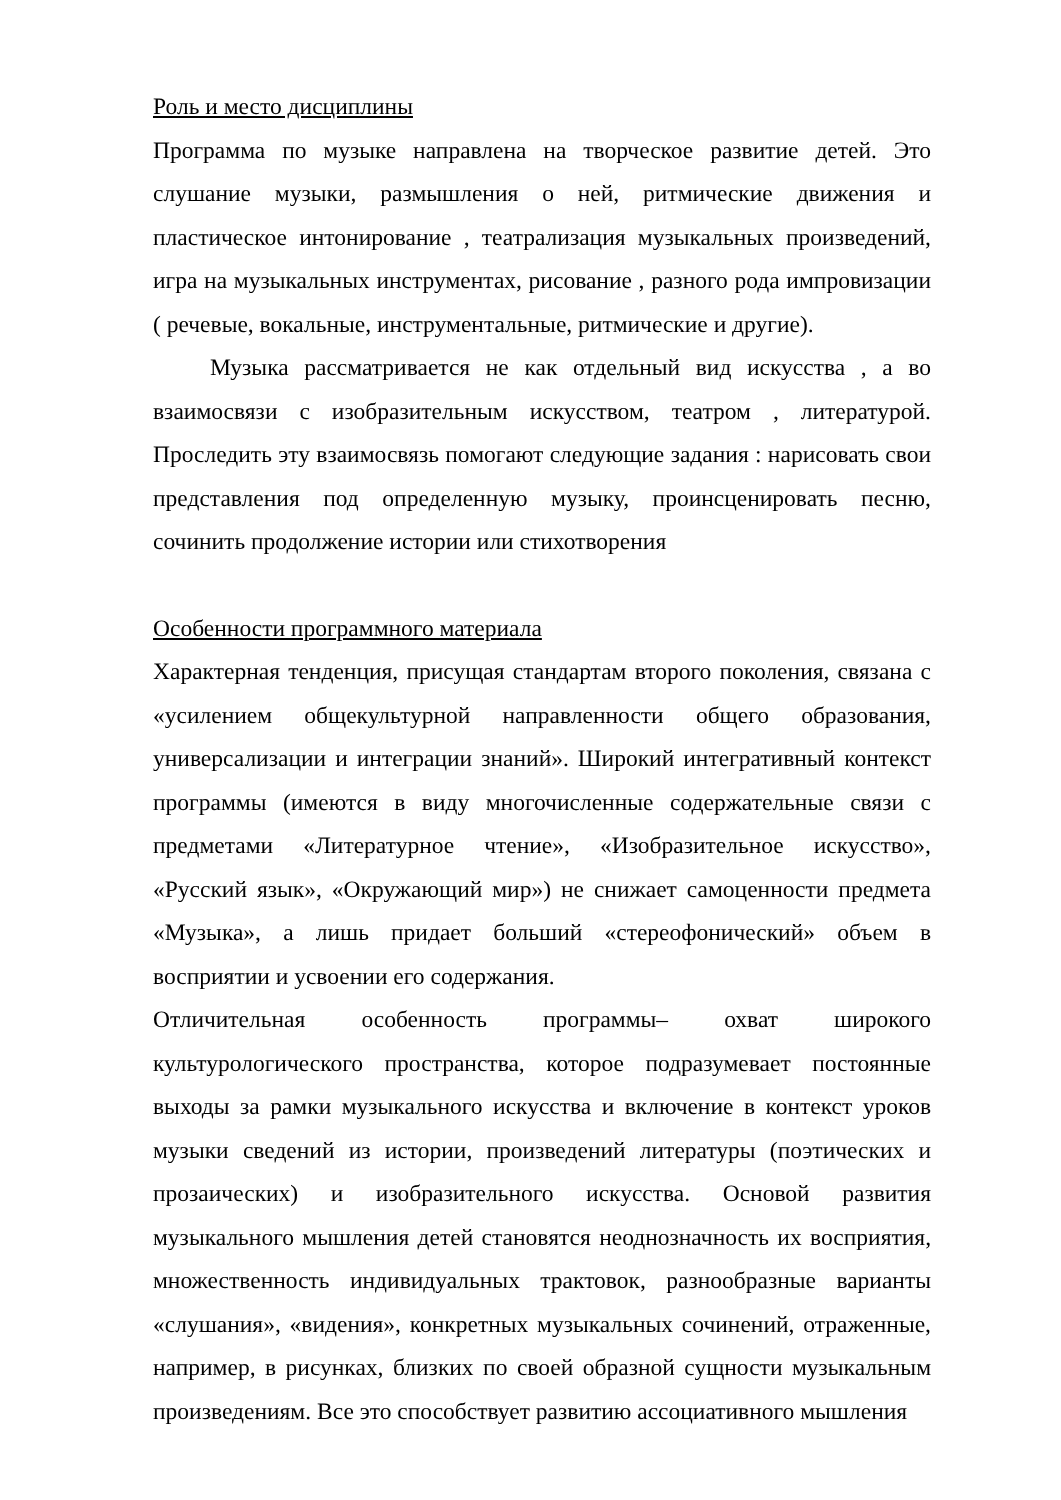Роль и место дисциплины
Программа по музыке направлена на творческое развитие детей. Это слушание музыки, размышления о ней, ритмические движения и пластическое интонирование , театрализация музыкальных произведений, игра на музыкальных инструментах, рисование , разного рода импровизации ( речевые, вокальные, инструментальные, ритмические и другие).
Музыка рассматривается не как отдельный вид искусства , а во взаимосвязи с изобразительным искусством, театром , литературой. Проследить эту взаимосвязь помогают следующие задания : нарисовать свои представления под определенную музыку, проинсценировать песню, сочинить продолжение истории или стихотворения
Особенности программного материала
Характерная тенденция, присущая стандартам второго поколения, связана с «усилением общекультурной направленности общего образования, универсализации и интеграции знаний». Широкий интегративный контекст программы (имеются в виду многочисленные содержательные связи с предметами «Литературное чтение», «Изобразительное искусство», «Русский язык», «Окружающий мир») не снижает самоценности предмета «Музыка», а лишь придает больший «стереофонический» объем в восприятии и усвоении его содержания.
Отличительная особенность программы– охват широкого культурологического пространства, которое подразумевает постоянные выходы за рамки музыкального искусства и включение в контекст уроков музыки сведений из истории, произведений литературы (поэтических и прозаических) и изобразительного искусства. Основой развития музыкального мышления детей становятся неоднозначность их восприятия, множественность индивидуальных трактовок, разнообразные варианты «слушания», «видения», конкретных музыкальных сочинений, отраженные, например, в рисунках, близких по своей образной сущности музыкальным произведениям. Все это способствует развитию ассоциативного мышления